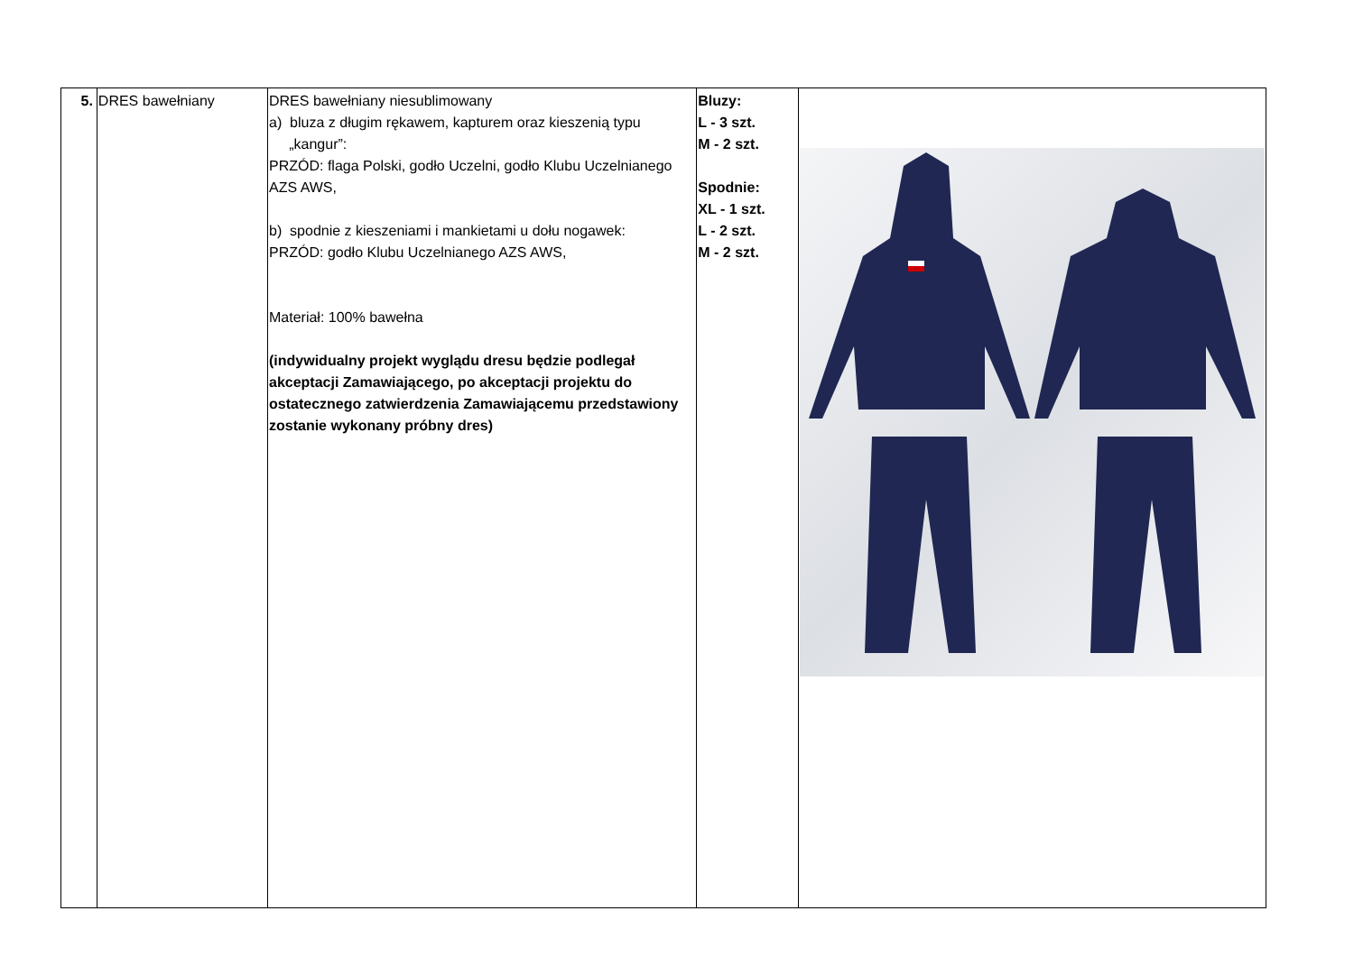| 5. | DRES bawełniany | DRES bawełniany niesublimowany a) bluza z długim rękawem, kapturem oraz kieszenią typu „kangur”: PRZÓD: flaga Polski, godło Uczelni, godło Klubu Uczelnianego AZS AWS, b) spodnie z kieszeniami i mankietami u dołu nogawek: PRZÓD: godło Klubu Uczelnianego AZS AWS, Materiał: 100% bawełna (indywidualny projekt wyglądu dresu będzie podlegał akceptacji Zamawiającego, po akceptacji projektu do ostatecznego zatwierdzenia Zamawiającemu przedstawiony zostanie wykonany próbny dres) | Bluzy: L - 3 szt. M - 2 szt. Spodnie: XL - 1 szt. L - 2 szt. M - 2 szt. | |